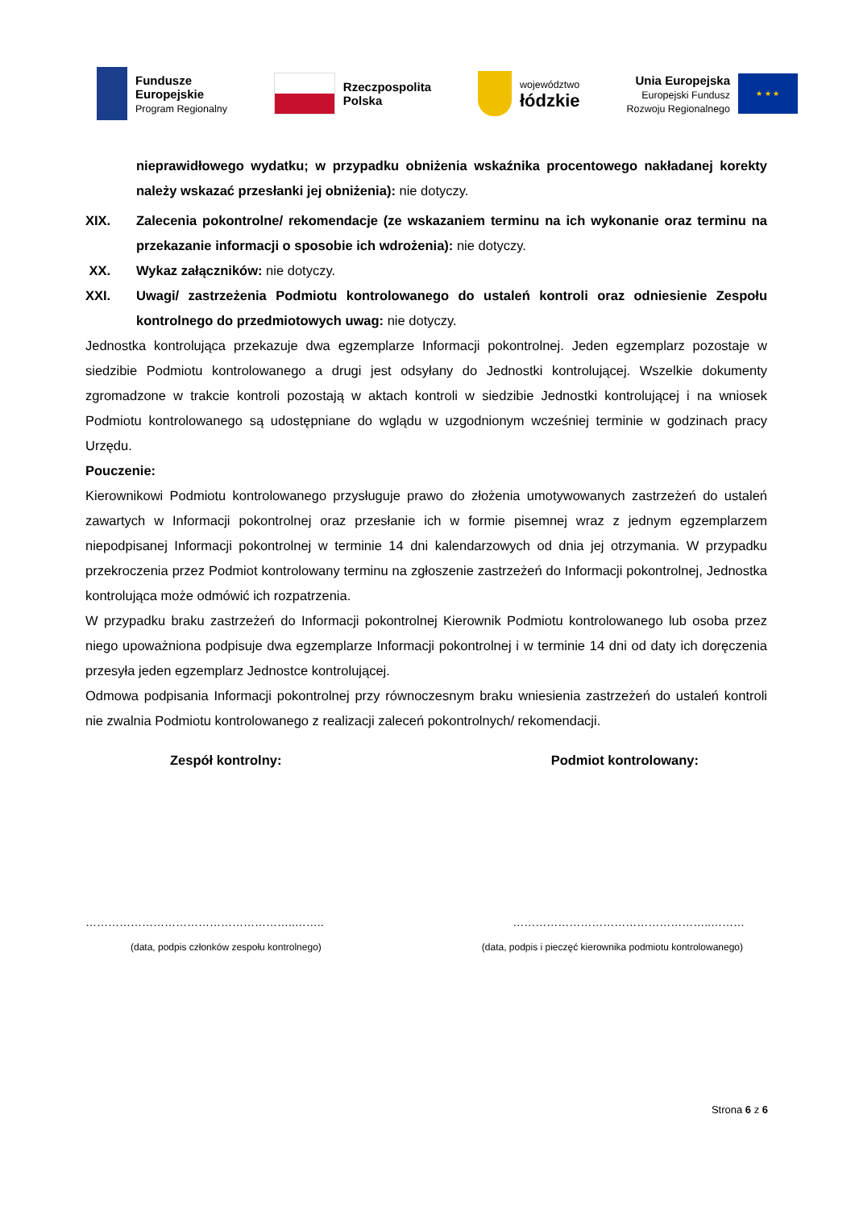Fundusze
Europejskie
Program Regionalny
Rzeczpospolita
Polska
województwo
łódzkie
Unia Europejska
Europejski Fundusz
Rozwoju Regionalnego
★ ★ ★
nieprawidłowego wydatku; w przypadku obniżenia wskaźnika procentowego nakładanej korekty należy wskazać przesłanki jej obniżenia): nie dotyczy.
XIX. Zalecenia pokontrolne/ rekomendacje (ze wskazaniem terminu na ich wykonanie oraz terminu na przekazanie informacji o sposobie ich wdrożenia): nie dotyczy.
XX. Wykaz załączników: nie dotyczy.
XXI. Uwagi/ zastrzeżenia Podmiotu kontrolowanego do ustaleń kontroli oraz odniesienie Zespołu kontrolnego do przedmiotowych uwag: nie dotyczy.
Jednostka kontrolująca przekazuje dwa egzemplarze Informacji pokontrolnej. Jeden egzemplarz pozostaje w siedzibie Podmiotu kontrolowanego a drugi jest odsyłany do Jednostki kontrolującej. Wszelkie dokumenty zgromadzone w trakcie kontroli pozostają w aktach kontroli w siedzibie Jednostki kontrolującej i na wniosek Podmiotu kontrolowanego są udostępniane do wglądu w uzgodnionym wcześniej terminie w godzinach pracy Urzędu.
Pouczenie:
Kierownikowi Podmiotu kontrolowanego przysługuje prawo do złożenia umotywowanych zastrzeżeń do ustaleń zawartych w Informacji pokontrolnej oraz przesłanie ich w formie pisemnej wraz z jednym egzemplarzem niepodpisanej Informacji pokontrolnej w terminie 14 dni kalendarzowych od dnia jej otrzymania. W przypadku przekroczenia przez Podmiot kontrolowany terminu na zgłoszenie zastrzeżeń do Informacji pokontrolnej, Jednostka kontrolująca może odmówić ich rozpatrzenia.
W przypadku braku zastrzeżeń do Informacji pokontrolnej Kierownik Podmiotu kontrolowanego lub osoba przez niego upoważniona podpisuje dwa egzemplarze Informacji pokontrolnej i w terminie 14 dni od daty ich doręczenia przesyła jeden egzemplarz Jednostce kontrolującej.
Odmowa podpisania Informacji pokontrolnej przy równoczesnym braku wniesienia zastrzeżeń do ustaleń kontroli nie zwalnia Podmiotu kontrolowanego z realizacji zaleceń pokontrolnych/ rekomendacji.
Zespół kontrolny: Podmiot kontrolowany:
………………………………………………..…….. ……………………………………………..………
(data, podpis członków zespołu kontrolnego) (data, podpis i pieczęć kierownika podmiotu kontrolowanego)
Strona 6 z 6